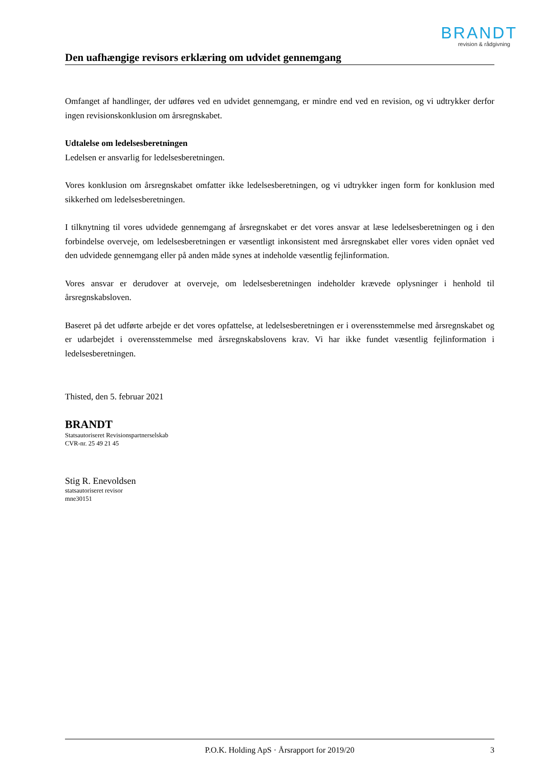BRANDT
revision & rådgivning
Den uafhængige revisors erklæring om udvidet gennemgang
Omfanget af handlinger, der udføres ved en udvidet gennemgang, er mindre end ved en revision, og vi udtrykker derfor ingen revisionskonklusion om årsregnskabet.
Udtalelse om ledelsesberetningen
Ledelsen er ansvarlig for ledelsesberetningen.
Vores konklusion om årsregnskabet omfatter ikke ledelsesberetningen, og vi udtrykker ingen form for konklusion med sikkerhed om ledelsesberetningen.
I tilknytning til vores udvidede gennemgang af årsregnskabet er det vores ansvar at læse ledelsesberetningen og i den forbindelse overveje, om ledelsesberetningen er væsentligt inkonsistent med årsregnskabet eller vores viden opnået ved den udvidede gennemgang eller på anden måde synes at indeholde væsentlig fejlinformation.
Vores ansvar er derudover at overveje, om ledelsesberetningen indeholder krævede oplysninger i henhold til årsregnskabsloven.
Baseret på det udførte arbejde er det vores opfattelse, at ledelsesberetningen er i overensstemmelse med årsregnskabet og er udarbejdet i overensstemmelse med årsregnskabslovens krav. Vi har ikke fundet væsentlig fejlinformation i ledelsesberetningen.
Thisted, den 5. februar 2021
BRANDT
Statsautoriseret Revisionspartnerselskab
CVR-nr. 25 49 21 45
Stig R. Enevoldsen
statsautoriseret revisor
mne30151
P.O.K. Holding ApS · Årsrapport for 2019/20 3